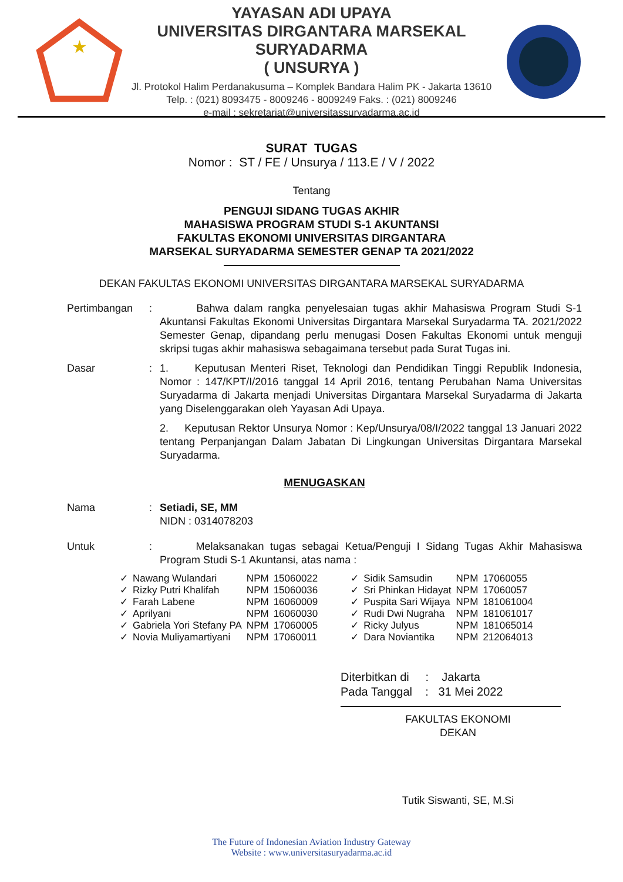★
YAYASAN ADI UPAYA
UNIVERSITAS DIRGANTARA MARSEKAL SURYADARMA
( UNSURYA )
Jl. Protokol Halim Perdanakusuma – Komplek Bandara Halim PK - Jakarta 13610
Telp. : (021) 8093475 - 8009246 - 8009249 Faks. : (021) 8009246
e-mail : sekretariat@universitassuryadarma.ac.id
SURAT TUGAS
Nomor : ST / FE / Unsurya / 113.E / V / 2022
Tentang
PENGUJI SIDANG TUGAS AKHIR
MAHASISWA PROGRAM STUDI S-1 AKUNTANSI
FAKULTAS EKONOMI UNIVERSITAS DIRGANTARA
MARSEKAL SURYADARMA SEMESTER GENAP TA 2021/2022
DEKAN FAKULTAS EKONOMI UNIVERSITAS DIRGANTARA MARSEKAL SURYADARMA
Pertimbangan : Bahwa dalam rangka penyelesaian tugas akhir Mahasiswa Program Studi S-1 Akuntansi Fakultas Ekonomi Universitas Dirgantara Marsekal Suryadarma TA. 2021/2022 Semester Genap, dipandang perlu menugasi Dosen Fakultas Ekonomi untuk menguji skripsi tugas akhir mahasiswa sebagaimana tersebut pada Surat Tugas ini.
Dasar : 1. Keputusan Menteri Riset, Teknologi dan Pendidikan Tinggi Republik Indonesia, Nomor : 147/KPT/I/2016 tanggal 14 April 2016, tentang Perubahan Nama Universitas Suryadarma di Jakarta menjadi Universitas Dirgantara Marsekal Suryadarma di Jakarta yang Diselenggarakan oleh Yayasan Adi Upaya.
2. Keputusan Rektor Unsurya Nomor : Kep/Unsurya/08/I/2022 tanggal 13 Januari 2022 tentang Perpanjangan Dalam Jabatan Di Lingkungan Universitas Dirgantara Marsekal Suryadarma.
MENUGASKAN
Nama : Setiadi, SE, MM
NIDN : 0314078203
Untuk : Melaksanakan tugas sebagai Ketua/Penguji I Sidang Tugas Akhir Mahasiswa Program Studi S-1 Akuntansi, atas nama :
| ✓ | Nawang Wulandari | NPM | 15060022 | | ✓ | Sidik Samsudin | NPM | 17060055 |
| ✓ | Rizky Putri Khalifah | NPM | 15060036 | | ✓ | Sri Phinkan Hidayat | NPM | 17060057 |
| ✓ | Farah Labene | NPM | 16060009 | | ✓ | Puspita Sari Wijaya | NPM | 181061004 |
| ✓ | Aprilyani | NPM | 16060030 | | ✓ | Rudi Dwi Nugraha | NPM | 181061017 |
| ✓ | Gabriela Yori Stefany PA | NPM | 17060005 | | ✓ | Ricky Julyus | NPM | 181065014 |
| ✓ | Novia Muliyamartiyani | NPM | 17060011 | | ✓ | Dara Noviantika | NPM | 212064013 |
Diterbitkan di : Jakarta
Pada Tanggal : 31 Mei 2022
FAKULTAS EKONOMI
DEKAN
Tutik Siswanti, SE, M.Si
The Future of Indonesian Aviation Industry Gateway
Website : www.universitasuryadarma.ac.id